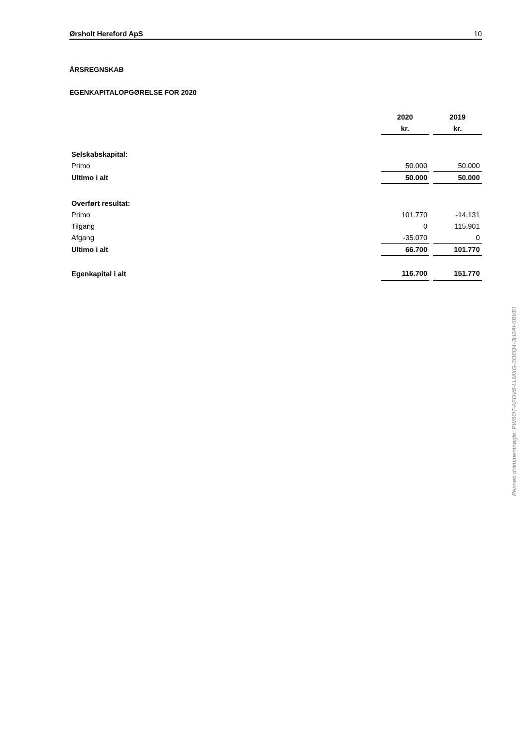Ørsholt Hereford ApS 10
ÅRSREGNSKAB
EGENKAPITALOPGØRELSE FOR 2020
| | 2020 | | 2019 |
| | kr. | | kr. |
| Selskabskapital: | | | |
| Primo | 50.000 | | 50.000 |
| Ultimo i alt | 50.000 | | 50.000 |
| Overført resultat: | | | |
| Primo | 101.770 | | -14.131 |
| Tilgang | 0 | | 115.901 |
| Afgang | -35.070 | | 0 |
| Ultimo i alt | 66.700 | | 101.770 |
| Egenkapital i alt | 116.700 | | 151.770 |
Penneo dokumentnøgle: PW5OT-AFDV8-LLMXG-3O8Q4-3H2AI-6BVEI